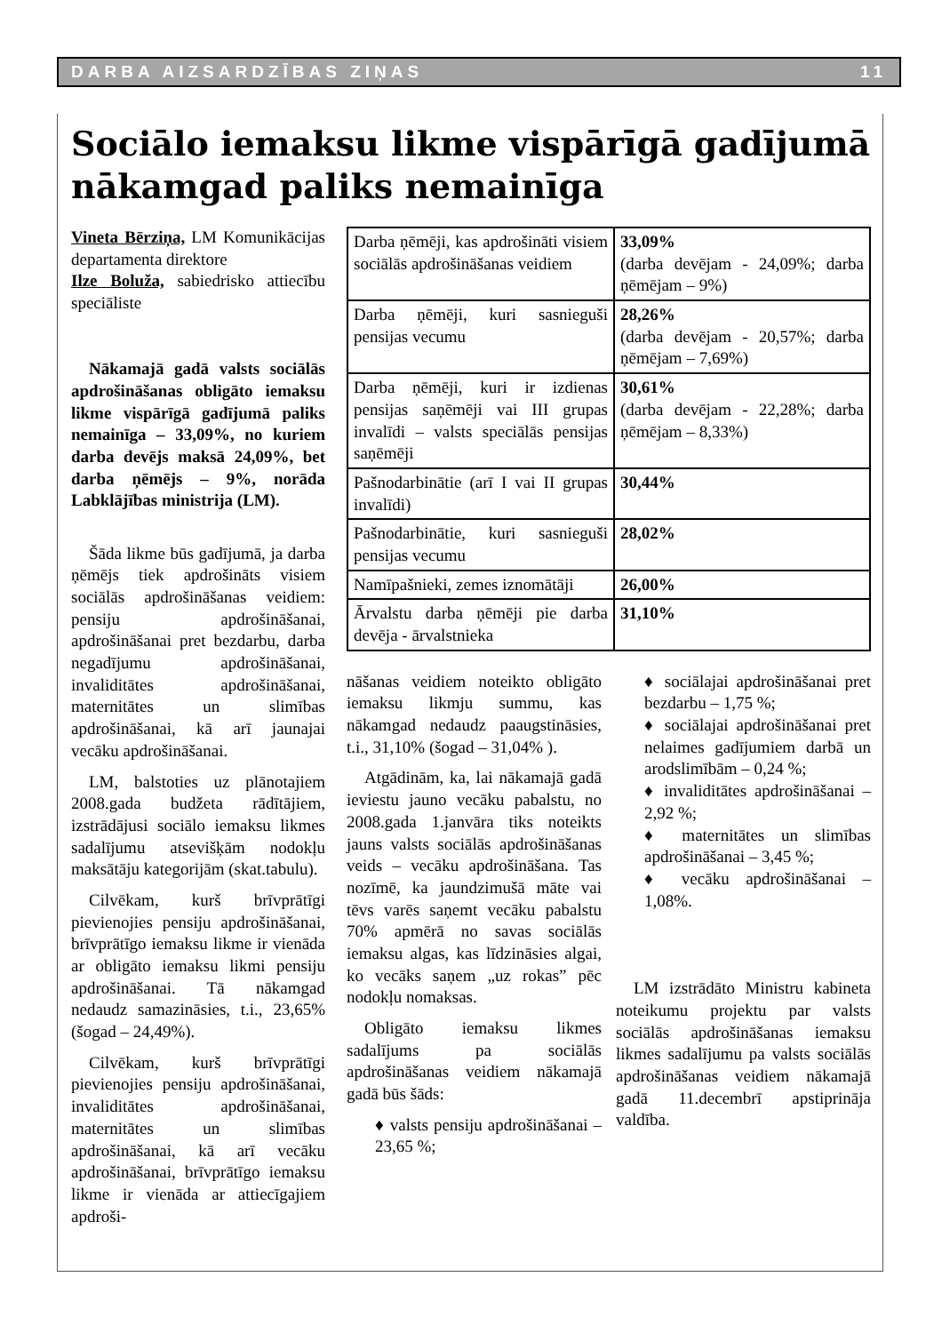DARBA AIZSARDZĪBAS ZIŅAS 11
Sociālo iemaksu likme vispārīgā gadījumā nākamgad paliks nemainīga
Vineta Bērziņa, LM Komunikācijas departamenta direktore
Ilze Boluža, sabiedrisko attiecību speciāliste
Nākamajā gadā valsts sociālās apdrošināšanas obligāto iemaksu likme vispārīgā gadījumā paliks nemainīga – 33,09%, no kuriem darba devējs maksā 24,09%, bet darba ņēmējs – 9%, norāda Labklājības ministrija (LM).
Šāda likme būs gadījumā, ja darba ņēmējs tiek apdrošināts visiem sociālās apdrošināšanas veidiem: pensiju apdrošināšanai, apdrošināšanai pret bezdarbu, darba negadījumu apdrošināšanai, invaliditātes apdrošināšanai, maternitātes un slimības apdrošināšanai, kā arī jaunajai vecāku apdrošināšanai.
LM, balstoties uz plānotajiem 2008.gada budžeta rādītājiem, izstrādājusi sociālo iemaksu likmes sadalījumu atsevišķām nodokļu maksātāju kategorijām (skat.tabulu).
Cilvēkam, kurš brīvprātīgi pievienojies pensiju apdrošināšanai, brīvprātīgo iemaksu likme ir vienāda ar obligāto iemaksu likmi pensiju apdrošināšanai. Tā nākamgad nedaudz samazināsies, t.i., 23,65% (šogad – 24,49%).
Cilvēkam, kurš brīvprātīgi pievienojies pensiju apdrošināšanai, invaliditātes apdrošināšanai, maternitātes un slimības apdrošināšanai, kā arī vecāku apdrošināšanai, brīvprātīgo iemaksu likme ir vienāda ar attiecīgajiem apdroši-
| Darba ņēmēji, kas apdrošināti visiem sociālās apdrošināšanas veidiem | 33,09% (darba devējam - 24,09%; darba ņēmējam – 9%) |
| Darba ņēmēji, kuri sasnieguši pensijas vecumu | 28,26% (darba devējam - 20,57%; darba ņēmējam – 7,69%) |
| Darba ņēmēji, kuri ir izdienas pensijas saņēmēji vai III grupas invalīdi – valsts speciālās pensijas saņēmēji | 30,61% (darba devējam - 22,28%; darba ņēmējam – 8,33%) |
| Pašnodarbinātie (arī I vai II grupas invalīdi) | 30,44% |
| Pašnodarbinātie, kuri sasnieguši pensijas vecumu | 28,02% |
| Namīpašnieki, zemes iznomātāji | 26,00% |
| Ārvalstu darba ņēmēji pie darba devēja - ārvalstnieka | 31,10% |
nāšanas veidiem noteikto obligāto iemaksu likmju summu, kas nākamgad nedaudz paaugstināsies, t.i., 31,10% (šogad – 31,04% ).
Atgādinām, ka, lai nākamajā gadā ieviestu jauno vecāku pabalstu, no 2008.gada 1.janvāra tiks noteikts jauns valsts sociālās apdrošināšanas veids – vecāku apdrošināšana. Tas nozīmē, ka jaundzimušā māte vai tēvs varēs saņemt vecāku pabalstu 70% apmērā no savas sociālās iemaksu algas, kas līdzināsies algai, ko vecāks saņem „uz rokas” pēc nodokļu nomaksas.
Obligāto iemaksu likmes sadalījums pa sociālās apdrošināšanas veidiem nākamajā gadā būs šāds:
♦ valsts pensiju apdrošināšanai – 23,65 %;
♦ sociālajai apdrošināšanai pret bezdarbu – 1,75 %;
♦ sociālajai apdrošināšanai pret nelaimes gadījumiem darbā un arodslimībām – 0,24 %;
♦ invaliditātes apdrošināšanai – 2,92 %;
♦ maternitātes un slimības apdrošināšanai – 3,45 %;
♦ vecāku apdrošināšanai – 1,08%.
LM izstrādāto Ministru kabineta noteikumu projektu par valsts sociālās apdrošināšanas iemaksu likmes sadalījumu pa valsts sociālās apdrošināšanas veidiem nākamajā gadā 11.decembrī apstiprināja valdība.